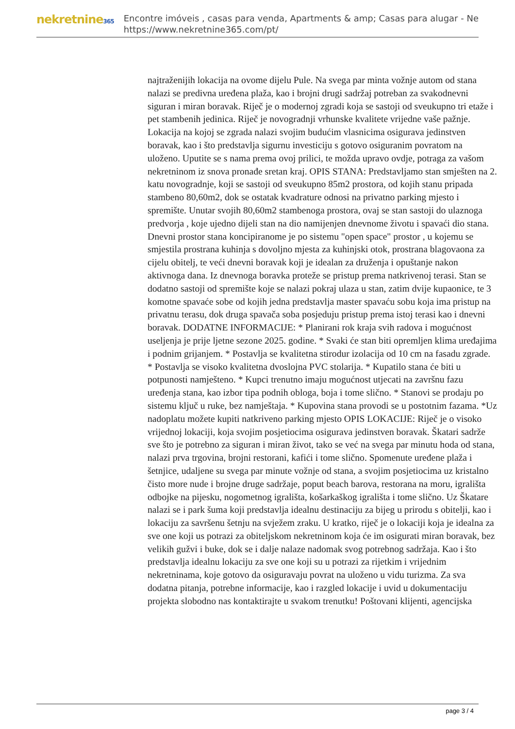nekretnine365
Encontre imóveis , casas para venda, Apartments & amp; Casas para alugar - Ne
https://www.nekretnine365.com/pt/
najtraženijih lokacija na ovome dijelu Pule. Na svega par minta vožnje autom od stana nalazi se predivna uređena plaža, kao i brojni drugi sadržaj potreban za svakodnevni siguran i miran boravak. Riječ je o modernoj zgradi koja se sastoji od sveukupno tri etaže i pet stambenih jedinica. Riječ je novogradnji vrhunske kvalitete vrijedne vaše pažnje. Lokacija na kojoj se zgrada nalazi svojim budućim vlasnicima osigurava jedinstven boravak, kao i što predstavlja sigurnu investiciju s gotovo osiguranim povratom na uloženo. Uputite se s nama prema ovoj prilici, te možda upravo ovdje, potraga za vašom nekretninom iz snova pronađe sretan kraj. OPIS STANA: Predstavljamo stan smješten na 2. katu novogradnje, koji se sastoji od sveukupno 85m2 prostora, od kojih stanu pripada stambeno 80,60m2, dok se ostatak kvadrature odnosi na privatno parking mjesto i spremište. Unutar svojih 80,60m2 stambenoga prostora, ovaj se stan sastoji do ulaznoga predvorja , koje ujedno dijeli stan na dio namijenjen dnevnome životu i spavaći dio stana. Dnevni prostor stana koncipiranome je po sistemu "open space" prostor , u kojemu se smjestila prostrana kuhinja s dovoljno mjesta za kuhinjski otok, prostrana blagovaona za cijelu obitelj, te veći dnevni boravak koji je idealan za druženja i opuštanje nakon aktivnoga dana. Iz dnevnoga boravka proteže se pristup prema natkrivenoj terasi. Stan se dodatno sastoji od spremište koje se nalazi pokraj ulaza u stan, zatim dvije kupaonice, te 3 komotne spavaće sobe od kojih jedna predstavlja master spavaću sobu koja ima pristup na privatnu terasu, dok druga spavača soba posjeduju pristup prema istoj terasi kao i dnevni boravak. DODATNE INFORMACIJE: * Planirani rok kraja svih radova i mogućnost useljenja je prije ljetne sezone 2025. godine. * Svaki će stan biti opremljen klima uređajima i podnim grijanjem. * Postavlja se kvalitetna stirodur izolacija od 10 cm na fasadu zgrade. * Postavlja se visoko kvalitetna dvoslojna PVC stolarija. * Kupatilo stana će biti u potpunosti namješteno. * Kupci trenutno imaju mogućnost utjecati na završnu fazu uređenja stana, kao izbor tipa podnih obloga, boja i tome slično. * Stanovi se prodaju po sistemu ključ u ruke, bez namještaja. * Kupovina stana provodi se u postotnim fazama. *Uz nadoplatu možete kupiti natkriveno parking mjesto OPIS LOKACIJE: Riječ je o visoko vrijednoj lokaciji, koja svojim posjetiocima osigurava jedinstven boravak. Škatari sadrže sve što je potrebno za siguran i miran život, tako se već na svega par minutu hoda od stana, nalazi prva trgovina, brojni restorani, kafići i tome slično. Spomenute uređene plaža i šetnjice, udaljene su svega par minute vožnje od stana, a svojim posjetiocima uz kristalno čisto more nude i brojne druge sadržaje, poput beach barova, restorana na moru, igrališta odbojke na pijesku, nogometnog igrališta, košarkaškog igrališta i tome slično. Uz Škatare nalazi se i park šuma koji predstavlja idealnu destinaciju za bijeg u prirodu s obitelji, kao i lokaciju za savršenu šetnju na svježem zraku. U kratko, riječ je o lokaciji koja je idealna za sve one koji us potrazi za obiteljskom nekretninom koja će im osigurati miran boravak, bez velikih gužvi i buke, dok se i dalje nalaze nadomak svog potrebnog sadržaja. Kao i što predstavlja idealnu lokaciju za sve one koji su u potrazi za rijetkim i vrijednim nekretninama, koje gotovo da osiguravaju povrat na uloženo u vidu turizma. Za sva dodatna pitanja, potrebne informacije, kao i razgled lokacije i uvid u dokumentaciju projekta slobodno nas kontaktirajte u svakom trenutku! Poštovani klijenti, agencijska
page 3 / 4